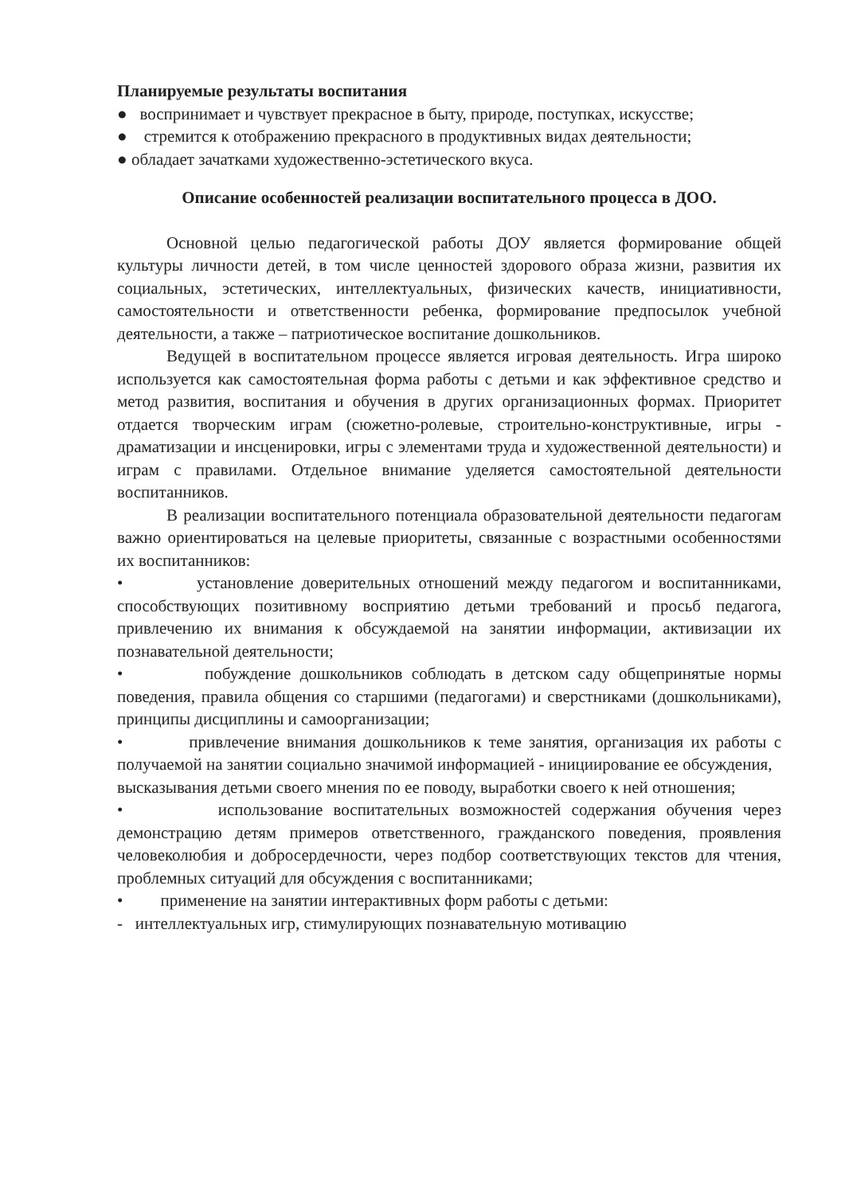Планируемые результаты воспитания
● воспринимает и чувствует прекрасное в быту, природе, поступках, искусстве;
● стремится к отображению прекрасного в продуктивных видах деятельности;
● обладает зачатками художественно-эстетического вкуса.
Описание особенностей реализации воспитательного процесса в ДОО.
Основной целью педагогической работы ДОУ является формирование общей культуры личности детей, в том числе ценностей здорового образа жизни, развития их социальных, эстетических, интеллектуальных, физических качеств, инициативности, самостоятельности и ответственности ребенка, формирование предпосылок учебной деятельности, а также – патриотическое воспитание дошкольников.
Ведущей в воспитательном процессе является игровая деятельность. Игра широко используется как самостоятельная форма работы с детьми и как эффективное средство и метод развития, воспитания и обучения в других организационных формах. Приоритет отдается творческим играм (сюжетно-ролевые, строительно-конструктивные, игры - драматизации и инсценировки, игры с элементами труда и художественной деятельности) и играм с правилами. Отдельное внимание уделяется самостоятельной деятельности воспитанников.
В реализации воспитательного потенциала образовательной деятельности педагогам важно ориентироваться на целевые приоритеты, связанные с возрастными особенностями их воспитанников:
• установление доверительных отношений между педагогом и воспитанниками, способствующих позитивному восприятию детьми требований и просьб педагога, привлечению их внимания к обсуждаемой на занятии информации, активизации их познавательной деятельности;
• побуждение дошкольников соблюдать в детском саду общепринятые нормы поведения, правила общения со старшими (педагогами) и сверстниками (дошкольниками), принципы дисциплины и самоорганизации;
• привлечение внимания дошкольников к теме занятия, организация их работы с получаемой на занятии социально значимой информацией - инициирование ее обсуждения,
высказывания детьми своего мнения по ее поводу, выработки своего к ней отношения;
• использование воспитательных возможностей содержания обучения через демонстрацию детям примеров ответственного, гражданского поведения, проявления человеколюбия и добросердечности, через подбор соответствующих текстов для чтения, проблемных ситуаций для обсуждения с воспитанниками;
• применение на занятии интерактивных форм работы с детьми:
- интеллектуальных игр, стимулирующих познавательную мотивацию